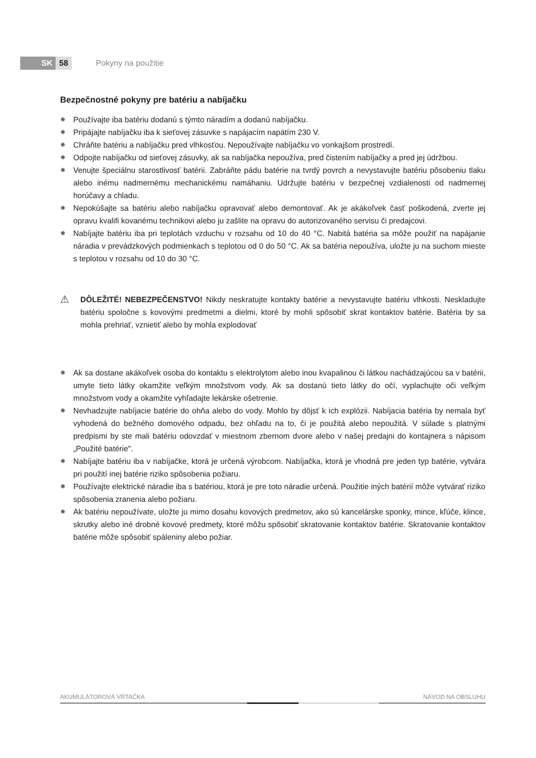SK 58
Pokyny na použitie
Bezpečnostné pokyny pre batériu a nabíjačku
✹ Používajte iba batériu dodanú s týmto náradím a dodanú nabíjačku.
✹ Pripájajte nabíjačku iba k sieťovej zásuvke s napájacím napätím 230 V.
✹ Chráňte batériu a nabíjačku pred vlhkosťou. Nepoužívajte nabíjačku vo vonkajšom prostredí.
✹ Odpojte nabíjačku od sieťovej zásuvky, ak sa nabíjačka nepoužíva, pred čistením nabíjačky a pred jej údržbou.
✹ Venujte špeciálnu starostlivosť batérii. Zabráňte pádu batérie na tvrdý povrch a nevystavujte batériu pôsobeniu tlaku alebo inému nadmernému mechanickému namáhaniu. Udržujte batériu v bezpečnej vzdialenosti od nadmernej horúčavy a chladu.
✹ Nepokúšajte sa batériu alebo nabíjačku opravovať alebo demontovať. Ak je akákoľvek časť poškodená, zverte jej opravu kvalifi kovanému technikovi alebo ju zašlite na opravu do autorizovaného servisu či predajcovi.
✹ Nabíjajte batériu iba pri teplotách vzduchu v rozsahu od 10 do 40 °C. Nabitá batéria sa môže použiť na napájanie náradia v prevádzkových podmienkach s teplotou od 0 do 50 °C. Ak sa batéria nepoužíva, uložte ju na suchom mieste s teplotou v rozsahu od 10 do 30 °C.
⚠ DÔLEŽITÉ! NEBEZPEČENSTVO! Nikdy neskratujte kontakty batérie a nevystavujte batériu vlhkosti. Neskladujte batériu spoločne s kovovými predmetmi a dielmi, ktoré by mohli spôsobiť skrat kontaktov batérie. Batéria by sa mohla prehriať, vznietiť alebo by mohla explodovať
✹ Ak sa dostane akákoľvek osoba do kontaktu s elektrolytom alebo inou kvapalinou či látkou nachádzajúcou sa v batérii, umyte tieto látky okamžite veľkým množstvom vody. Ak sa dostanú tieto látky do očí, vyplachujte oči veľkým množstvom vody a okamžite vyhľadajte lekárske ošetrenie.
✹ Nevhadzujte nabíjacie batérie do ohňa alebo do vody. Mohlo by dôjsť k ich explózii. Nabíjacia batéria by nemala byť vyhodená do bežného domového odpadu, bez ohľadu na to, či je použitá alebo nepoužitá. V súlade s platnými predpismi by ste mali batériu odovzdať v miestnom zbernom dvore alebo v našej predajni do kontajnera s nápisom „Použité batérie".
✹ Nabíjajte batériu iba v nabíjačke, ktorá je určená výrobcom. Nabíjačka, ktorá je vhodná pre jeden typ batérie, vytvára pri použití inej batérie riziko spôsobenia požiaru.
✹ Používajte elektrické náradie iba s batériou, ktorá je pre toto náradie určená. Použitie iných batérií môže vytvárať riziko spôsobenia zranenia alebo požiaru.
✹ Ak batériu nepoužívate, uložte ju mimo dosahu kovových predmetov, ako sú kancelárske sponky, mince, kľúče, klince, skrutky alebo iné drobné kovové predmety, ktoré môžu spôsobiť skratovanie kontaktov batérie. Skratovanie kontaktov batérie môže spôsobiť spáleniny alebo požiar.
AKUMULÁTOROVÁ VŔTAČKA NÁVOD NA OBSLUHU